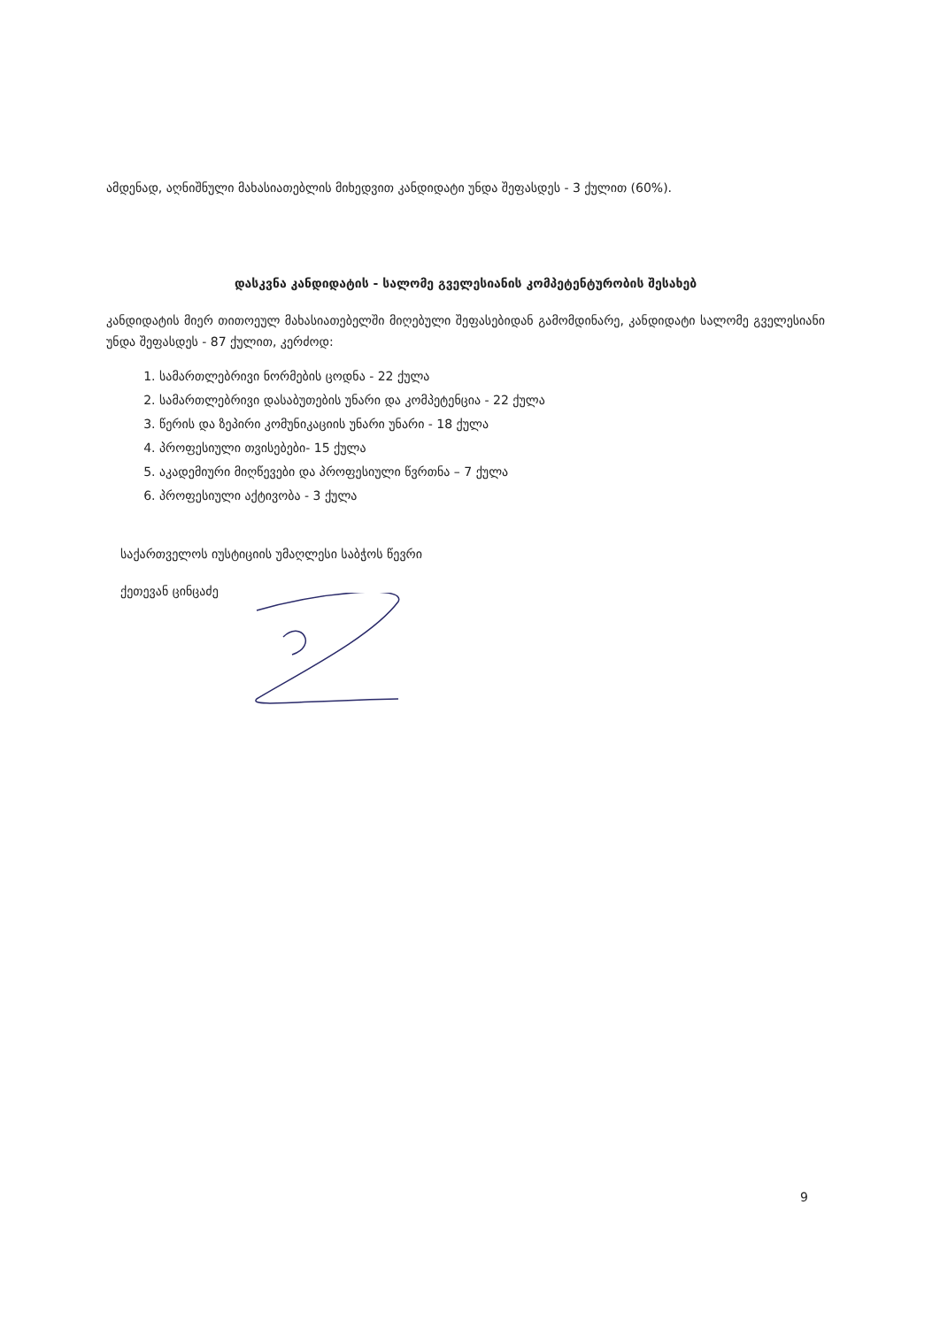ამდენად, აღნიშნული მახასიათებლის მიხედვით კანდიდატი უნდა შეფასდეს - 3 ქულით (60%).
დასკვნა კანდიდატის - სალომე გველესიანის კომპეტენტურობის შესახებ
კანდიდატის მიერ თითოეულ მახასიათებელში მიღებული შეფასებიდან გამომდინარე, კანდიდატი სალომე გველესიანი უნდა შეფასდეს - 87 ქულით, კერძოდ:
1. სამართლებრივი ნორმების ცოდნა - 22 ქულა
2. სამართლებრივი დასაბუთების უნარი და კომპეტენცია - 22 ქულა
3. წერის და ზეპირი კომუნიკაციის უნარი უნარი - 18 ქულა
4. პროფესიული თვისებები- 15 ქულა
5. აკადემიური მიღწევები და პროფესიული წვრთნა – 7 ქულა
6. პროფესიული აქტივობა - 3 ქულა
საქართველოს იუსტიციის უმაღლესი საბჭოს წევრი
ქეთევან ცინცაძე
9